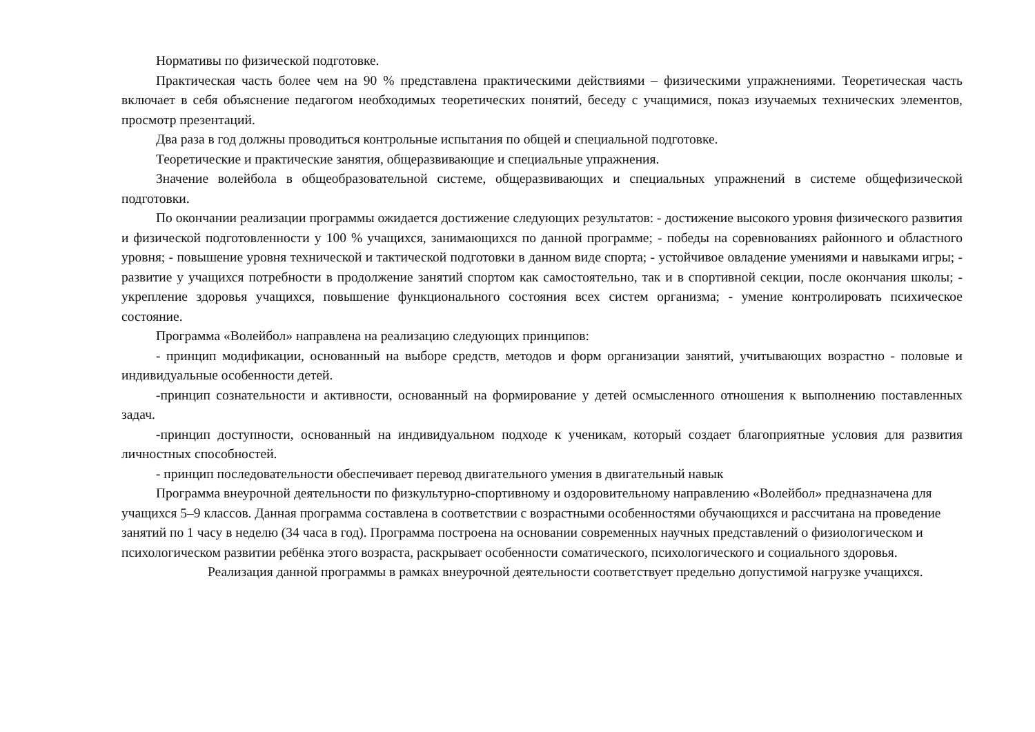Нормативы по физической подготовке.
Практическая часть более чем на 90 % представлена практическими действиями – физическими упражнениями. Теоретическая часть включает в себя объяснение педагогом необходимых теоретических понятий, беседу с учащимися, показ изучаемых технических элементов, просмотр презентаций.
Два раза в год должны проводиться контрольные испытания по общей и специальной подготовке.
Теоретические и практические занятия, общеразвивающие и специальные упражнения.
Значение волейбола в общеобразовательной системе, общеразвивающих и специальных упражнений в системе общефизической подготовки.
По окончании реализации программы ожидается достижение следующих результатов: - достижение высокого уровня физического развития и физической подготовленности у 100 % учащихся, занимающихся по данной программе; - победы на соревнованиях районного и областного уровня; - повышение уровня технической и тактической подготовки в данном виде спорта; - устойчивое овладение умениями и навыками игры; - развитие у учащихся потребности в продолжение занятий спортом как самостоятельно, так и в спортивной секции, после окончания школы; - укрепление здоровья учащихся, повышение функционального состояния всех систем организма; - умение контролировать психическое состояние.
Программа «Волейбол» направлена на реализацию следующих принципов:
- принцип модификации, основанный на выборе средств, методов и форм организации занятий, учитывающих возрастно - половые и индивидуальные особенности детей.
-принцип сознательности и активности, основанный на формирование у детей осмысленного отношения к выполнению поставленных задач.
-принцип доступности, основанный на индивидуальном подходе к ученикам, который создает благоприятные условия для развития личностных способностей.
- принцип последовательности обеспечивает перевод двигательного умения в двигательный навык
Программа внеурочной деятельности по физкультурно-спортивному и оздоровительному направлению «Волейбол» предназначена для учащихся 5–9 классов. Данная программа составлена в соответствии с возрастными особенностями обучающихся и рассчитана на проведение занятий по 1 часу в неделю (34 часа в год). Программа построена на основании современных научных представлений о физиологическом и психологическом развитии ребёнка этого возраста, раскрывает особенности соматического, психологического и социального здоровья.
Реализация данной программы в рамках внеурочной деятельности соответствует предельно допустимой нагрузке учащихся.